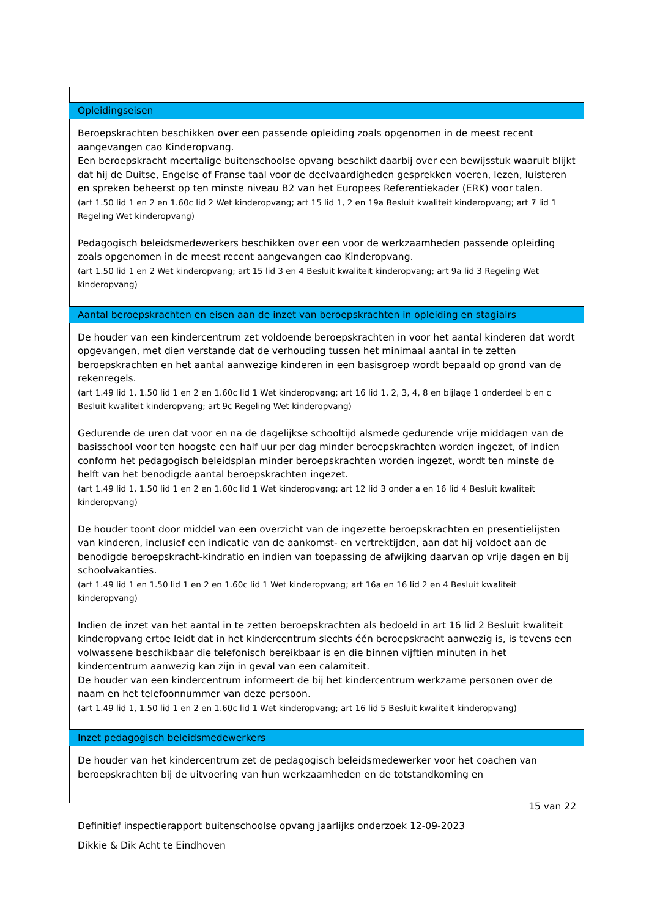| Opleidingseisen |
| --- |
| Beroepskrachten beschikken over een passende opleiding zoals opgenomen in de meest recent aangevangen cao Kinderopvang. Een beroepskracht meertalige buitenschoolse opvang beschikt daarbij over een bewijsstuk waaruit blijkt dat hij de Duitse, Engelse of Franse taal voor de deelvaardigheden gesprekken voeren, lezen, luisteren en spreken beheerst op ten minste niveau B2 van het Europees Referentiekader (ERK) voor talen. (art 1.50 lid 1 en 2 en 1.60c lid 2 Wet kinderopvang; art 15 lid 1, 2 en 19a Besluit kwaliteit kinderopvang; art 7 lid 1 Regeling Wet kinderopvang) Pedagogisch beleidsmedewerkers beschikken over een voor de werkzaamheden passende opleiding zoals opgenomen in de meest recent aangevangen cao Kinderopvang. (art 1.50 lid 1 en 2 Wet kinderopvang; art 15 lid 3 en 4 Besluit kwaliteit kinderopvang; art 9a lid 3 Regeling Wet kinderopvang) |
| Aantal beroepskrachten en eisen aan de inzet van beroepskrachten in opleiding en stagiairs |
| De houder van een kindercentrum zet voldoende beroepskrachten in voor het aantal kinderen dat wordt opgevangen, met dien verstande dat de verhouding tussen het minimaal aantal in te zetten beroepskrachten en het aantal aanwezige kinderen in een basisgroep wordt bepaald op grond van de rekenregels. (art 1.49 lid 1, 1.50 lid 1 en 2 en 1.60c lid 1 Wet kinderopvang; art 16 lid 1, 2, 3, 4, 8 en bijlage 1 onderdeel b en c Besluit kwaliteit kinderopvang; art 9c Regeling Wet kinderopvang) Gedurende de uren dat voor en na de dagelijkse schooltijd alsmede gedurende vrije middagen van de basisschool voor ten hoogste een half uur per dag minder beroepskrachten worden ingezet, of indien conform het pedagogisch beleidsplan minder beroepskrachten worden ingezet, wordt ten minste de helft van het benodigde aantal beroepskrachten ingezet. (art 1.49 lid 1, 1.50 lid 1 en 2 en 1.60c lid 1 Wet kinderopvang; art 12 lid 3 onder a en 16 lid 4 Besluit kwaliteit kinderopvang) De houder toont door middel van een overzicht van de ingezette beroepskrachten en presentielijsten van kinderen, inclusief een indicatie van de aankomst- en vertrektijden, aan dat hij voldoet aan de benodigde beroepskracht-kindratio en indien van toepassing de afwijking daarvan op vrije dagen en bij schoolvakanties. (art 1.49 lid 1 en 1.50 lid 1 en 2 en 1.60c lid 1 Wet kinderopvang; art 16a en 16 lid 2 en 4 Besluit kwaliteit kinderopvang) Indien de inzet van het aantal in te zetten beroepskrachten als bedoeld in art 16 lid 2 Besluit kwaliteit kinderopvang ertoe leidt dat in het kindercentrum slechts één beroepskracht aanwezig is, is tevens een volwassene beschikbaar die telefonisch bereikbaar is en die binnen vijftien minuten in het kindercentrum aanwezig kan zijn in geval van een calamiteit. De houder van een kindercentrum informeert de bij het kindercentrum werkzame personen over de naam en het telefoonnummer van deze persoon. (art 1.49 lid 1, 1.50 lid 1 en 2 en 1.60c lid 1 Wet kinderopvang; art 16 lid 5 Besluit kwaliteit kinderopvang) |
| Inzet pedagogisch beleidsmedewerkers |
| De houder van het kindercentrum zet de pedagogisch beleidsmedewerker voor het coachen van beroepskrachten bij de uitvoering van hun werkzaamheden en de totstandkoming en |
15 van 22
Definitief inspectierapport buitenschoolse opvang jaarlijks onderzoek 12-09-2023
Dikkie & Dik Acht te Eindhoven